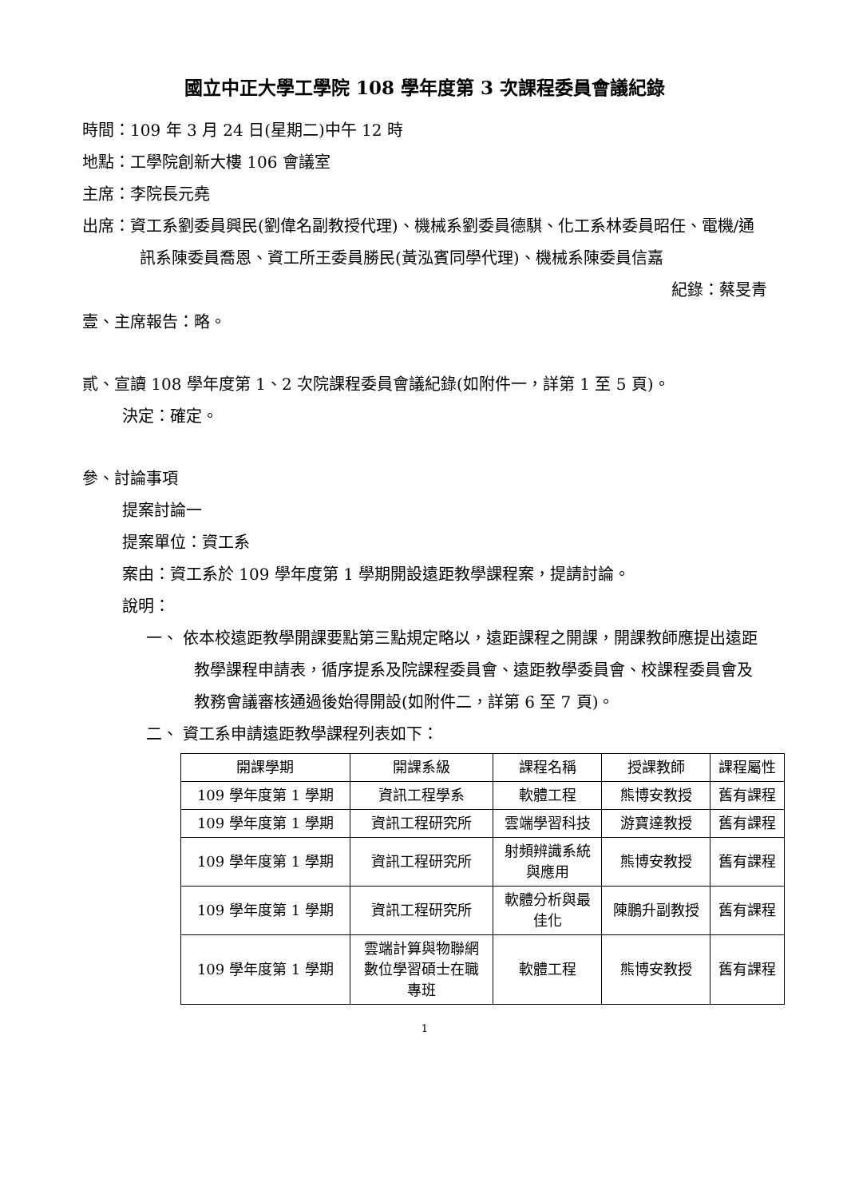國立中正大學工學院 108 學年度第 3 次課程委員會議紀錄
時間：109 年 3 月 24 日(星期二)中午 12 時
地點：工學院創新大樓 106 會議室
主席：李院長元堯
出席：資工系劉委員興民(劉偉名副教授代理)、機械系劉委員德騏、化工系林委員昭任、電機/通訊系陳委員喬恩、資工所王委員勝民(黃泓賓同學代理)、機械系陳委員信嘉
紀錄：蔡旻青
壹、主席報告：略。
貳、宣讀 108 學年度第 1、2 次院課程委員會議紀錄(如附件一，詳第 1 至 5 頁)。
決定：確定。
參、討論事項
提案討論一
提案單位：資工系
案由：資工系於 109 學年度第 1 學期開設遠距教學課程案，提請討論。
說明：
一、 依本校遠距教學開課要點第三點規定略以，遠距課程之開課，開課教師應提出遠距教學課程申請表，循序提系及院課程委員會、遠距教學委員會、校課程委員會及教務會議審核通過後始得開設(如附件二，詳第 6 至 7 頁)。
二、 資工系申請遠距教學課程列表如下：
| 開課學期 | 開課系級 | 課程名稱 | 授課教師 | 課程屬性 |
| 109 學年度第 1 學期 | 資訊工程學系 | 軟體工程 | 熊博安教授 | 舊有課程 |
| 109 學年度第 1 學期 | 資訊工程研究所 | 雲端學習科技 | 游寶達教授 | 舊有課程 |
| 109 學年度第 1 學期 | 資訊工程研究所 | 射頻辨識系統 與應用 | 熊博安教授 | 舊有課程 |
| 109 學年度第 1 學期 | 資訊工程研究所 | 軟體分析與最 佳化 | 陳鵬升副教授 | 舊有課程 |
| 109 學年度第 1 學期 | 雲端計算與物聯網 數位學習碩士在職 專班 | 軟體工程 | 熊博安教授 | 舊有課程 |
1